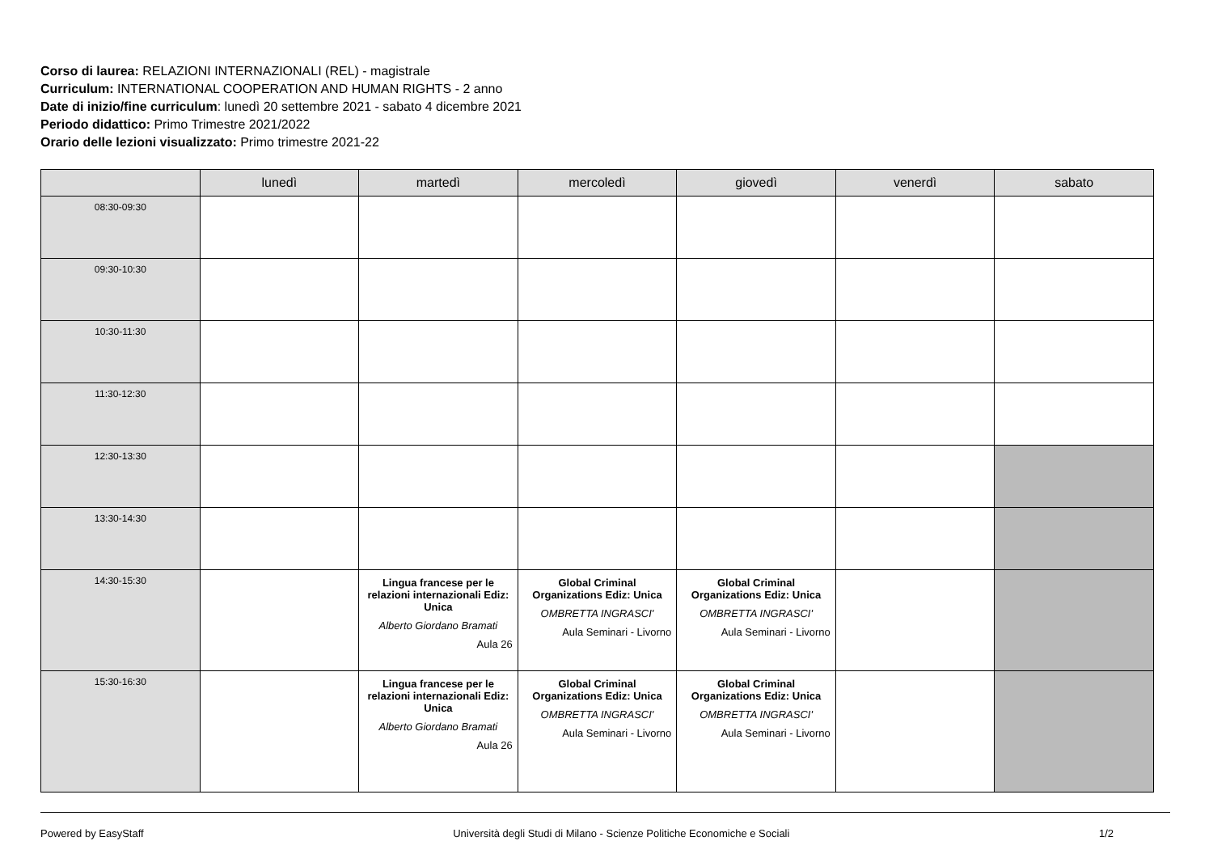Corso di laurea: RELAZIONI INTERNAZIONALI (REL) - magistrale
Curriculum: INTERNATIONAL COOPERATION AND HUMAN RIGHTS - 2 anno
Date di inizio/fine curriculum: lunedì 20 settembre 2021 - sabato 4 dicembre 2021
Periodo didattico: Primo Trimestre 2021/2022
Orario delle lezioni visualizzato: Primo trimestre 2021-22
| | lunedì | martedì | mercoledì | giovedì | venerdì | sabato |
| --- | --- | --- | --- | --- | --- | --- |
| 08:30-09:30 | | | | | | |
| 09:30-10:30 | | | | | | |
| 10:30-11:30 | | | | | | |
| 11:30-12:30 | | | | | | |
| 12:30-13:30 | | | | | | |
| 13:30-14:30 | | | | | | |
| 14:30-15:30 | | Lingua francese per le relazioni internazionali Ediz: Unica Alberto Giordano Bramati Aula 26 | Global Criminal Organizations Ediz: Unica OMBRETTA INGRASCI' Aula Seminari - Livorno | Global Criminal Organizations Ediz: Unica OMBRETTA INGRASCI' Aula Seminari - Livorno | | |
| 15:30-16:30 | | Lingua francese per le relazioni internazionali Ediz: Unica Alberto Giordano Bramati Aula 26 | Global Criminal Organizations Ediz: Unica OMBRETTA INGRASCI' Aula Seminari - Livorno | Global Criminal Organizations Ediz: Unica OMBRETTA INGRASCI' Aula Seminari - Livorno | | |
Powered by EasyStaff Università degli Studi di Milano - Scienze Politiche Economiche e Sociali 1/2